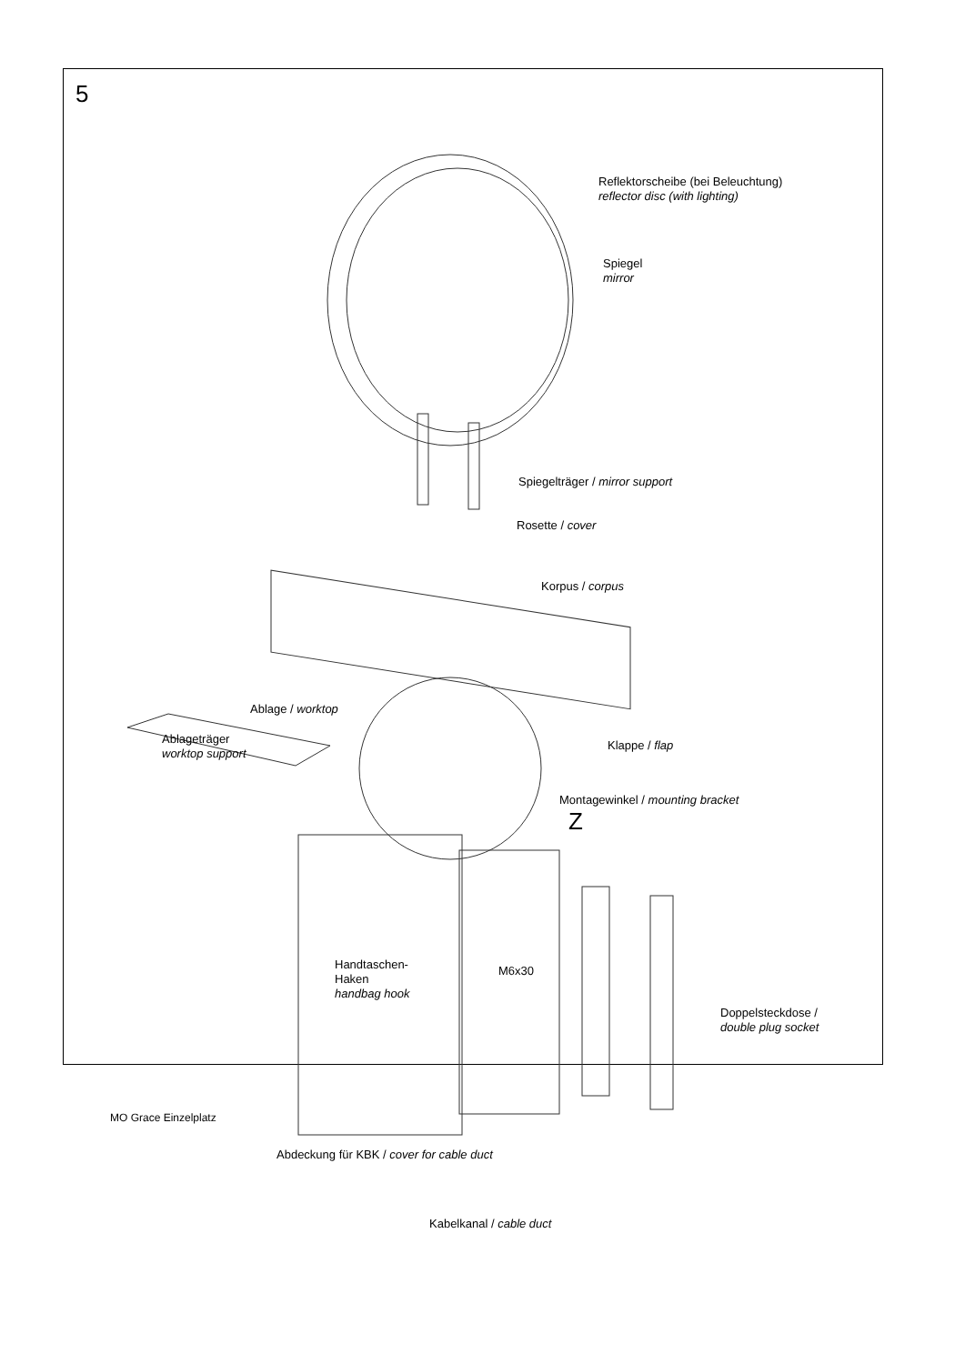5
Reflektorscheibe (bei Beleuchtung)
reflector disc (with lighting)
Spiegel
mirror
Spiegelträger / mirror support
Rosette / cover
Korpus / corpus
Ablage / worktop
Klappe / flap
Ablageträger
worktop support
Montagewinkel / mounting bracket
Z
Handtaschen-
Haken
handbag hook
M6x30
Doppelsteckdose /
double plug socket
Abdeckung für KBK / cover for cable duct
Kabelkanal / cable duct
MO Grace Einzelplatz